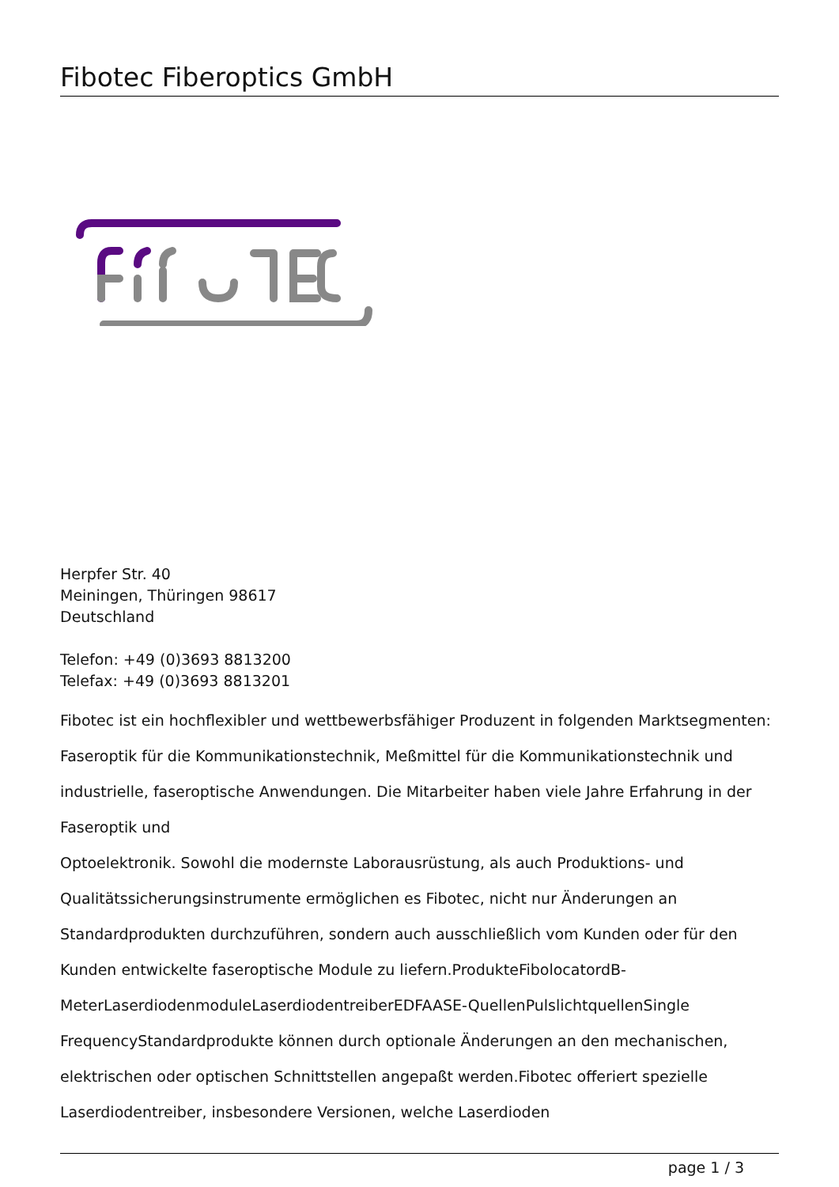Fibotec Fiberoptics GmbH
Herpfer Str. 40
Meiningen, Thüringen 98617
Deutschland
Telefon: +49 (0)3693 8813200
Telefax: +49 (0)3693 8813201
Fibotec ist ein hochflexibler und wettbewerbsfähiger Produzent in folgenden Marktsegmenten: Faseroptik für die Kommunikationstechnik, Meßmittel für die Kommunikationstechnik und industrielle, faseroptische Anwendungen. Die Mitarbeiter haben viele Jahre Erfahrung in der Faseroptik und
Optoelektronik. Sowohl die modernste Laborausrüstung, als auch Produktions- und Qualitätssicherungsinstrumente ermöglichen es Fibotec, nicht nur Änderungen an Standardprodukten durchzuführen, sondern auch ausschließlich vom Kunden oder für den Kunden entwickelte faseroptische Module zu liefern.ProdukteFibolocatordB-MeterLaserdiodenmoduleLaserdiodentreiberEDFAASE-QuellenPulslichtquellenSingle FrequencyStandardprodukte können durch optionale Änderungen an den mechanischen, elektrischen oder optischen Schnittstellen angepaßt werden.Fibotec offeriert spezielle Laserdiodentreiber, insbesondere Versionen, welche Laserdioden
page 1 / 3